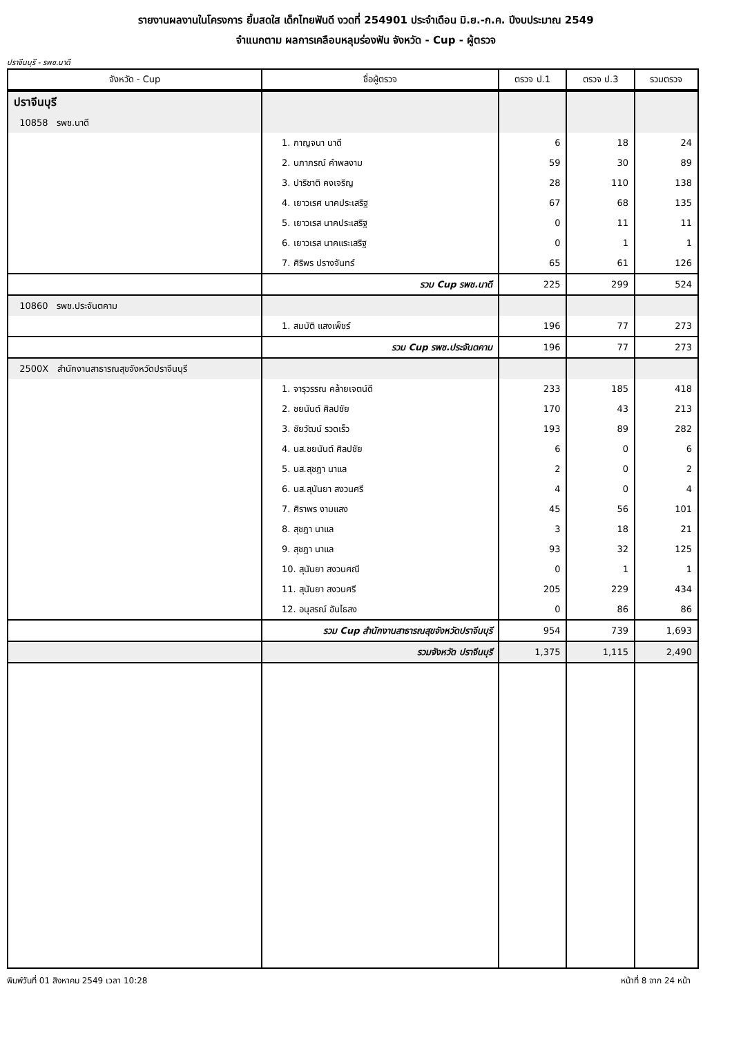รายงานผลงานในโครงการ ยิ้มสดใส เด็กไทยฟันดี งวดที่ 254901 ประจำเดือน มิ.ย.-ก.ค. ปีงบประมาณ 2549
จำแนกตาม ผลการเคลือบหลุมร่องฟัน จังหวัด - Cup - ผู้ตรวจ
ปราจีนบุรี - รพช.นาดี
| จังหวัด - Cup | ชื่อผู้ตรวจ | ตรวจ ป.1 | ตรวจ ป.3 | รวมตรวจ |
| --- | --- | --- | --- | --- |
| ปราจีนบุรี | | | | |
| 10858 รพช.นาดี | | | | |
| | 1. กาญจนา นาดี | 6 | 18 | 24 |
| | 2. นภาภรณ์ คำพลงาม | 59 | 30 | 89 |
| | 3. ปาริชาติ คงเจริญ | 28 | 110 | 138 |
| | 4. เยาวเรศ นาคประเสริฐ | 67 | 68 | 135 |
| | 5. เยาวเรส นาคประเสริฐ | 0 | 11 | 11 |
| | 6. เยาวเรส นาคแระเสริฐ | 0 | 1 | 1 |
| | 7. ศิริพร ปรางจันทร์ | 65 | 61 | 126 |
| | รวม Cup รพช.นาดี | 225 | 299 | 524 |
| 10860 รพช.ประจันตคาม | | | | |
| | 1. สมบัติ แสงเพ็ชร์ | 196 | 77 | 273 |
| | รวม Cup รพช.ประจันตคาม | 196 | 77 | 273 |
| 2500X สำนักงานสาธารณสุขจังหวัดปราจีนบุรี | | | | |
| | 1. จารุวรรณ คล้ายเจตน์ดี | 233 | 185 | 418 |
| | 2. ชยนันต์ ศิลปชัย | 170 | 43 | 213 |
| | 3. ชัยวัฒน์ รวดเร็ว | 193 | 89 | 282 |
| | 4. นส.ชยนันต์ ศิลปชัย | 6 | 0 | 6 |
| | 5. นส.สุชฎา นาแล | 2 | 0 | 2 |
| | 6. นส.สุนันยา สงวนศรี | 4 | 0 | 4 |
| | 7. ศิราพร งามแสง | 45 | 56 | 101 |
| | 8. สุชฎา นาแล | 3 | 18 | 21 |
| | 9. สุชฎา นาแล | 93 | 32 | 125 |
| | 10. สุนันยา สงวนศณี | 0 | 1 | 1 |
| | 11. สุนันยา สงวนศรี | 205 | 229 | 434 |
| | 12. อนุสรณ์ อันไธสง | 0 | 86 | 86 |
| | รวม Cup สำนักงานสาธารณสุขจังหวัดปราจีนบุรี | 954 | 739 | 1,693 |
| | รวมจังหวัด ปราจีนบุรี | 1,375 | 1,115 | 2,490 |
พิมพ์วันที่ 01 สิงหาคม 2549 เวลา 10:28 หน้าที่ 8 จาก 24 หน้า